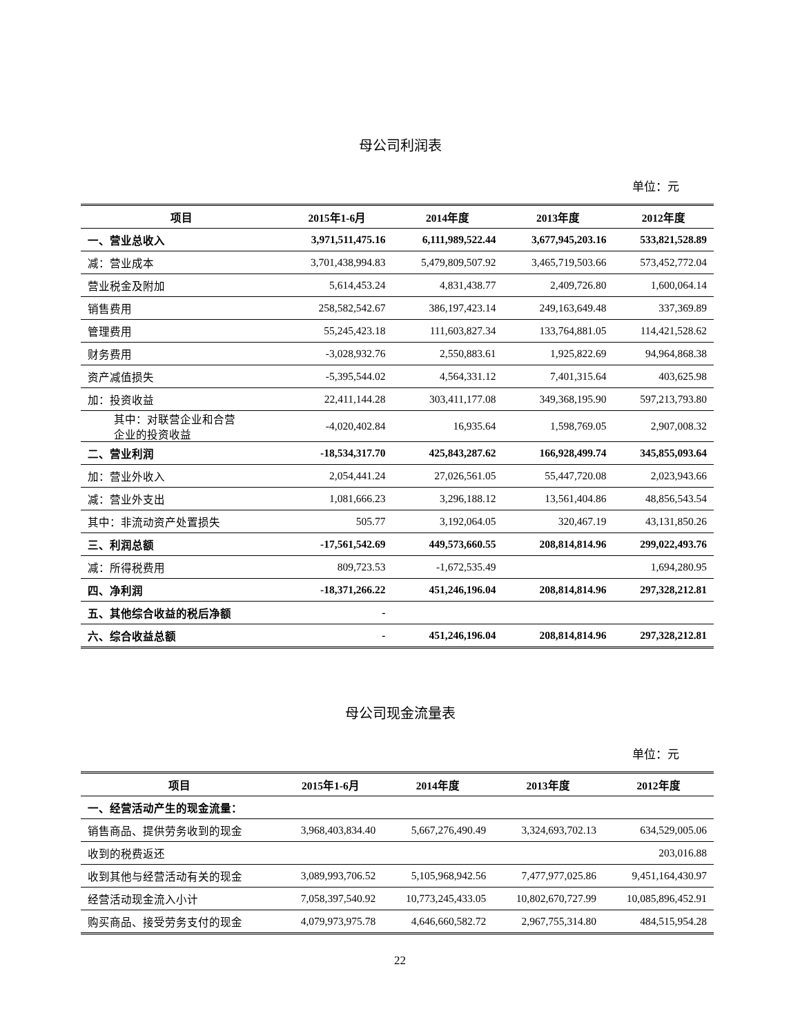母公司利润表
单位：元
| 项目 | 2015年1-6月 | 2014年度 | 2013年度 | 2012年度 |
| --- | --- | --- | --- | --- |
| 一、营业总收入 | 3,971,511,475.16 | 6,111,989,522.44 | 3,677,945,203.16 | 533,821,528.89 |
| 减：营业成本 | 3,701,438,994.83 | 5,479,809,507.92 | 3,465,719,503.66 | 573,452,772.04 |
| 营业税金及附加 | 5,614,453.24 | 4,831,438.77 | 2,409,726.80 | 1,600,064.14 |
| 销售费用 | 258,582,542.67 | 386,197,423.14 | 249,163,649.48 | 337,369.89 |
| 管理费用 | 55,245,423.18 | 111,603,827.34 | 133,764,881.05 | 114,421,528.62 |
| 财务费用 | -3,028,932.76 | 2,550,883.61 | 1,925,822.69 | 94,964,868.38 |
| 资产减值损失 | -5,395,544.02 | 4,564,331.12 | 7,401,315.64 | 403,625.98 |
| 加：投资收益 | 22,411,144.28 | 303,411,177.08 | 349,368,195.90 | 597,213,793.80 |
| 其中：对联营企业和合营 企业的投资收益 | -4,020,402.84 | 16,935.64 | 1,598,769.05 | 2,907,008.32 |
| 二、营业利润 | -18,534,317.70 | 425,843,287.62 | 166,928,499.74 | 345,855,093.64 |
| 加：营业外收入 | 2,054,441.24 | 27,026,561.05 | 55,447,720.08 | 2,023,943.66 |
| 减：营业外支出 | 1,081,666.23 | 3,296,188.12 | 13,561,404.86 | 48,856,543.54 |
| 其中：非流动资产处置损失 | 505.77 | 3,192,064.05 | 320,467.19 | 43,131,850.26 |
| 三、利润总额 | -17,561,542.69 | 449,573,660.55 | 208,814,814.96 | 299,022,493.76 |
| 减：所得税费用 | 809,723.53 | -1,672,535.49 | | 1,694,280.95 |
| 四、净利润 | -18,371,266.22 | 451,246,196.04 | 208,814,814.96 | 297,328,212.81 |
| 五、其他综合收益的税后净额 | - | | | |
| 六、综合收益总额 | - | 451,246,196.04 | 208,814,814.96 | 297,328,212.81 |
母公司现金流量表
单位：元
| 项目 | 2015年1-6月 | 2014年度 | 2013年度 | 2012年度 |
| --- | --- | --- | --- | --- |
| 一、经营活动产生的现金流量： | | | | |
| 销售商品、提供劳务收到的现金 | 3,968,403,834.40 | 5,667,276,490.49 | 3,324,693,702.13 | 634,529,005.06 |
| 收到的税费返还 | | | | 203,016.88 |
| 收到其他与经营活动有关的现金 | 3,089,993,706.52 | 5,105,968,942.56 | 7,477,977,025.86 | 9,451,164,430.97 |
| 经营活动现金流入小计 | 7,058,397,540.92 | 10,773,245,433.05 | 10,802,670,727.99 | 10,085,896,452.91 |
| 购买商品、接受劳务支付的现金 | 4,079,973,975.78 | 4,646,660,582.72 | 2,967,755,314.80 | 484,515,954.28 |
22